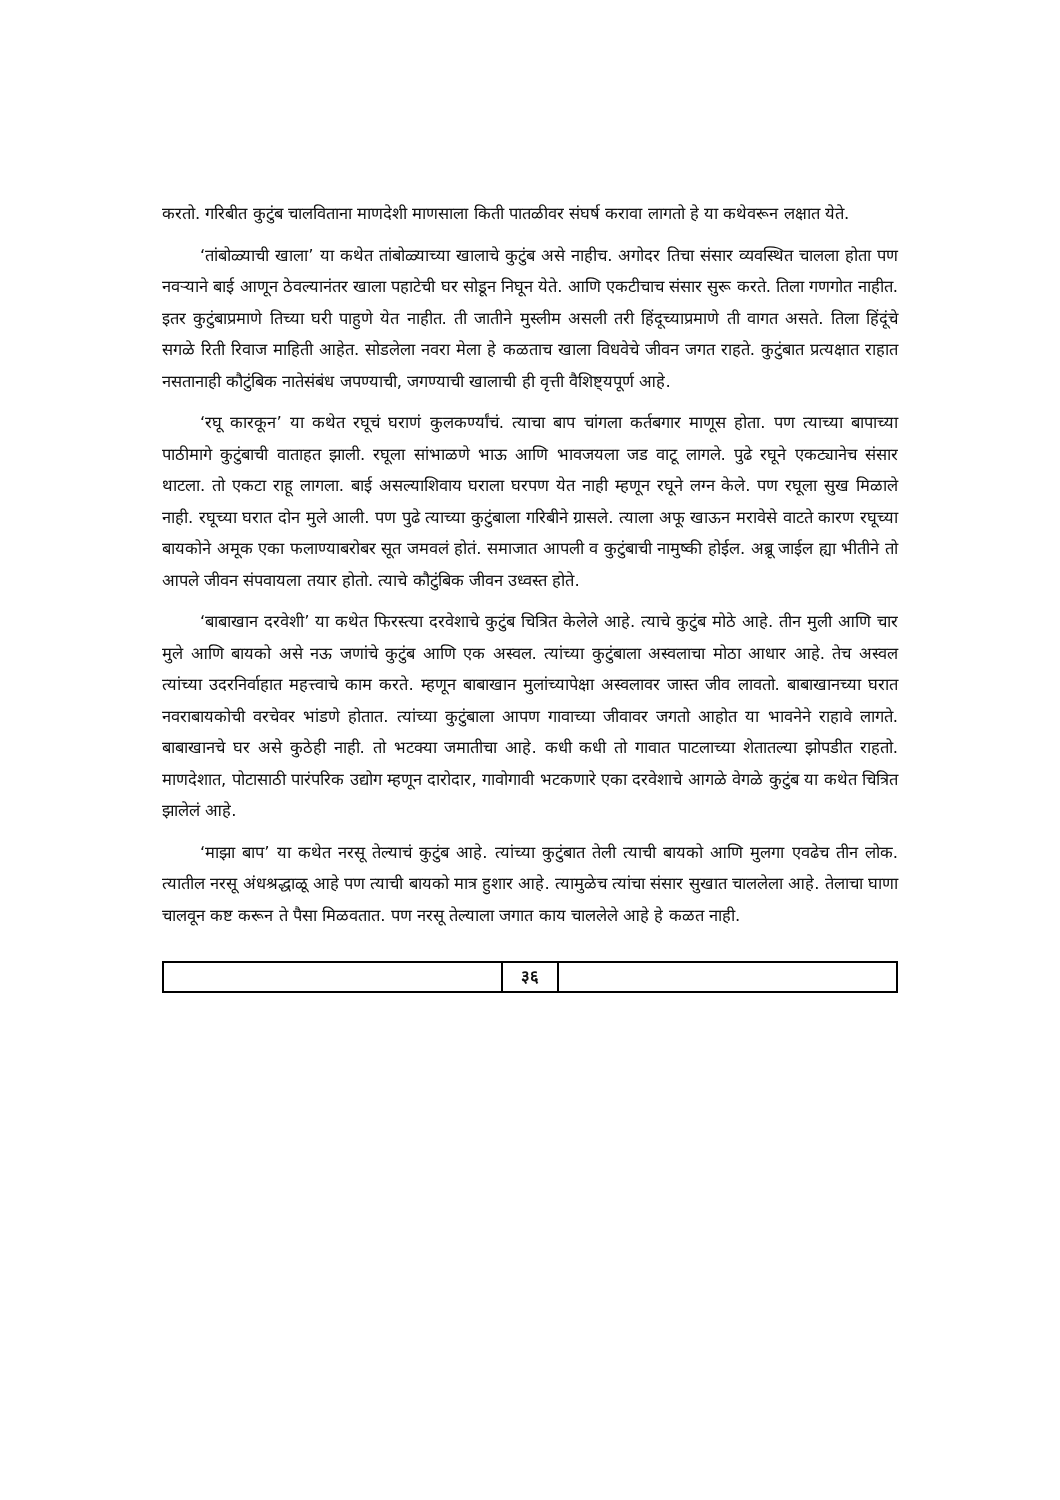करतो. गरिबीत कुटुंब चालविताना माणदेशी माणसाला किती पातळीवर संघर्ष करावा लागतो हे या कथेवरून लक्षात येते.
‘तांबोळ्याची खाला’ या कथेत तांबोळ्याच्या खालाचे कुटुंब असे नाहीच. अगोदर तिचा संसार व्यवस्थित चालला होता पण नवऱ्याने बाई आणून ठेवल्यानंतर खाला पहाटेची घर सोडून निघून येते. आणि एकटीचाच संसार सुरू करते. तिला गणगोत नाहीत. इतर कुटुंबाप्रमाणे तिच्या घरी पाहुणे येत नाहीत. ती जातीने मुस्लीम असली तरी हिंदूच्याप्रमाणे ती वागत असते. तिला हिंदूंचे सगळे रिती रिवाज माहिती आहेत. सोडलेला नवरा मेला हे कळताच खाला विधवेचे जीवन जगत राहते. कुटुंबात प्रत्यक्षात राहात नसतानाही कौटुंबिक नातेसंबंध जपण्याची, जगण्याची खालाची ही वृत्ती वैशिष्ट्यपूर्ण आहे.
‘रघू कारकून’ या कथेत रघूचं घराणं कुलकर्ण्यांचं. त्याचा बाप चांगला कर्तबगार माणूस होता. पण त्याच्या बापाच्या पाठीमागे कुटुंबाची वाताहत झाली. रघूला सांभाळणे भाऊ आणि भावजयला जड वाटू लागले. पुढे रघूने एकट्यानेच संसार थाटला. तो एकटा राहू लागला. बाई असल्याशिवाय घराला घरपण येत नाही म्हणून रघूने लग्न केले. पण रघूला सुख मिळाले नाही. रघूच्या घरात दोन मुले आली. पण पुढे त्याच्या कुटुंबाला गरिबीने ग्रासले. त्याला अफू खाऊन मरावेसे वाटते कारण रघूच्या बायकोने अमूक एका फलाण्याबरोबर सूत जमवलं होतं. समाजात आपली व कुटुंबाची नामुष्की होईल. अब्रू जाईल ह्या भीतीने तो आपले जीवन संपवायला तयार होतो. त्याचे कौटुंबिक जीवन उध्वस्त होते.
‘बाबाखान दरवेशी’ या कथेत फिरस्त्या दरवेशाचे कुटुंब चित्रित केलेले आहे. त्याचे कुटुंब मोठे आहे. तीन मुली आणि चार मुले आणि बायको असे नऊ जणांचे कुटुंब आणि एक अस्वल. त्यांच्या कुटुंबाला अस्वलाचा मोठा आधार आहे. तेच अस्वल त्यांच्या उदरनिर्वाहात महत्त्वाचे काम करते. म्हणून बाबाखान मुलांच्यापेक्षा अस्वलावर जास्त जीव लावतो. बाबाखानच्या घरात नवराबायकोची वरचेवर भांडणे होतात. त्यांच्या कुटुंबाला आपण गावाच्या जीवावर जगतो आहोत या भावनेने राहावे लागते. बाबाखानचे घर असे कुठेही नाही. तो भटक्या जमातीचा आहे. कधी कधी तो गावात पाटलाच्या शेतातल्या झोपडीत राहतो. माणदेशात, पोटासाठी पारंपरिक उद्योग म्हणून दारोदार, गावोगावी भटकणारे एका दरवेशाचे आगळे वेगळे कुटुंब या कथेत चित्रित झालेलं आहे.
‘माझा बाप’ या कथेत नरसू तेल्याचं कुटुंब आहे. त्यांच्या कुटुंबात तेली त्याची बायको आणि मुलगा एवढेच तीन लोक. त्यातील नरसू अंधश्रद्धाळू आहे पण त्याची बायको मात्र हुशार आहे. त्यामुळेच त्यांचा संसार सुखात चाललेला आहे. तेलाचा घाणा चालवून कष्ट करून ते पैसा मिळवतात. पण नरसू तेल्याला जगात काय चाललेले आहे हे कळत नाही.
३६